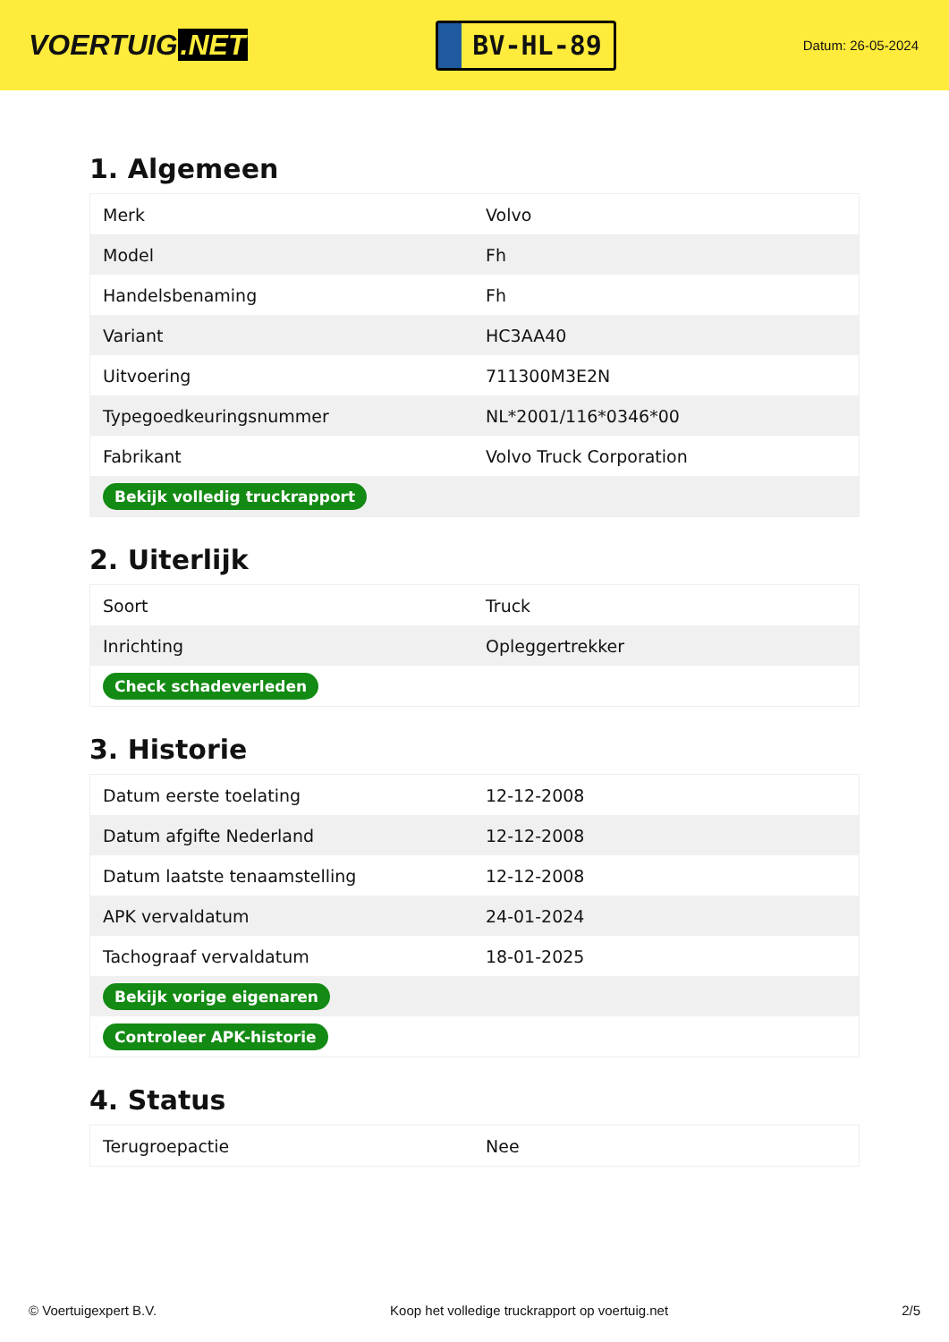VOERTUIG.NET
BV-HL-89
Datum: 26-05-2024
1. Algemeen
| Merk | Volvo |
| Model | Fh |
| Handelsbenaming | Fh |
| Variant | HC3AA40 |
| Uitvoering | 711300M3E2N |
| Typegoedkeuringsnummer | NL*2001/116*0346*00 |
| Fabrikant | Volvo Truck Corporation |
| Bekijk volledig truckrapport | |
2. Uiterlijk
| Soort | Truck |
| Inrichting | Opleggertrekker |
| Check schadeverleden | |
3. Historie
| Datum eerste toelating | 12-12-2008 |
| Datum afgifte Nederland | 12-12-2008 |
| Datum laatste tenaamstelling | 12-12-2008 |
| APK vervaldatum | 24-01-2024 |
| Tachograaf vervaldatum | 18-01-2025 |
| Bekijk vorige eigenaren | |
| Controleer APK-historie | |
4. Status
| Terugroepactie | Nee |
© Voertuigexpert B.V. Koop het volledige truckrapport op voertuig.net 2/5